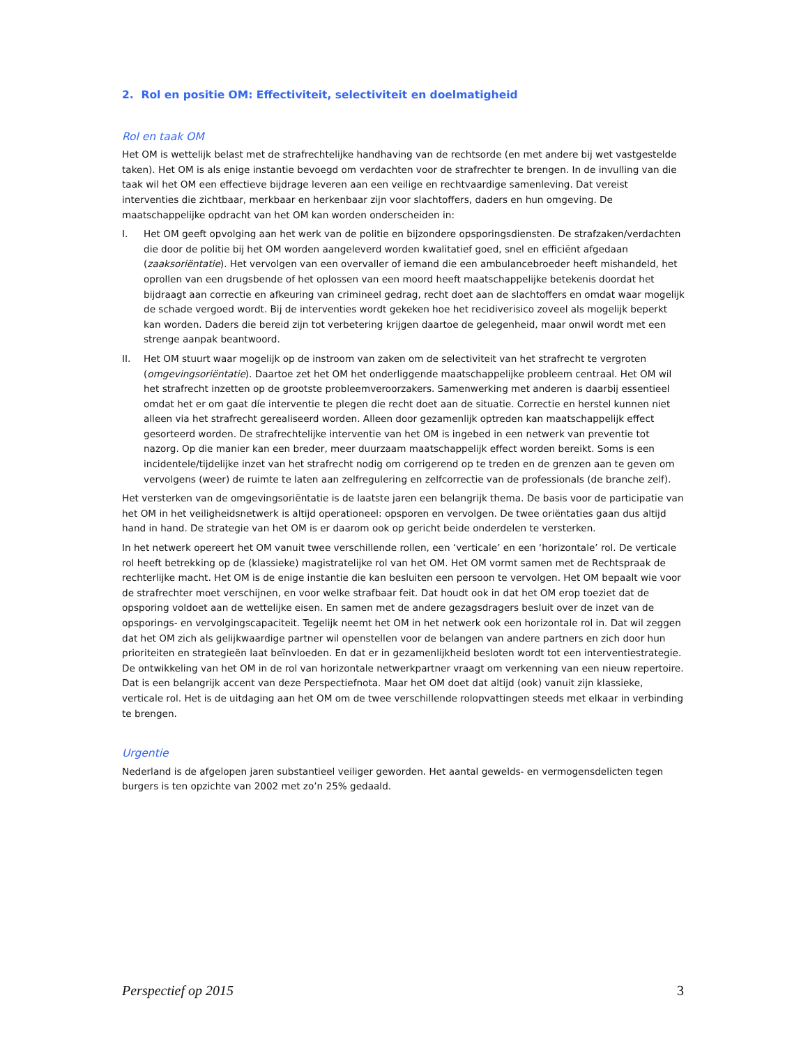2. Rol en positie OM: Effectiviteit, selectiviteit en doelmatigheid
Rol en taak OM
Het OM is wettelijk belast met de strafrechtelijke handhaving van de rechtsorde (en met andere bij wet vastgestelde taken). Het OM is als enige instantie bevoegd om verdachten voor de strafrechter te brengen. In de invulling van die taak wil het OM een effectieve bijdrage leveren aan een veilige en rechtvaardige samenleving. Dat vereist interventies die zichtbaar, merkbaar en herkenbaar zijn voor slachtoffers, daders en hun omgeving. De maatschappelijke opdracht van het OM kan worden onderscheiden in:
I. Het OM geeft opvolging aan het werk van de politie en bijzondere opsporingsdiensten. De strafzaken/verdachten die door de politie bij het OM worden aangeleverd worden kwalitatief goed, snel en efficiënt afgedaan (zaaksoriëntatie). Het vervolgen van een overvaller of iemand die een ambulancebroeder heeft mishandeld, het oprollen van een drugsbende of het oplossen van een moord heeft maatschappelijke betekenis doordat het bijdraagt aan correctie en afkeuring van crimineel gedrag, recht doet aan de slachtoffers en omdat waar mogelijk de schade vergoed wordt. Bij de interventies wordt gekeken hoe het recidiverisico zoveel als mogelijk beperkt kan worden. Daders die bereid zijn tot verbetering krijgen daartoe de gelegenheid, maar onwil wordt met een strenge aanpak beantwoord.
II. Het OM stuurt waar mogelijk op de instroom van zaken om de selectiviteit van het strafrecht te vergroten (omgevingsoriëntatie). Daartoe zet het OM het onderliggende maatschappelijke probleem centraal. Het OM wil het strafrecht inzetten op de grootste probleemveroorzakers. Samenwerking met anderen is daarbij essentieel omdat het er om gaat díe interventie te plegen die recht doet aan de situatie. Correctie en herstel kunnen niet alleen via het strafrecht gerealiseerd worden. Alleen door gezamenlijk optreden kan maatschappelijk effect gesorteerd worden. De strafrechtelijke interventie van het OM is ingebed in een netwerk van preventie tot nazorg. Op die manier kan een breder, meer duurzaam maatschappelijk effect worden bereikt. Soms is een incidentele/tijdelijke inzet van het strafrecht nodig om corrigerend op te treden en de grenzen aan te geven om vervolgens (weer) de ruimte te laten aan zelfregulering en zelfcorrectie van de professionals (de branche zelf).
Het versterken van de omgevingsoriëntatie is de laatste jaren een belangrijk thema. De basis voor de participatie van het OM in het veiligheidsnetwerk is altijd operationeel: opsporen en vervolgen. De twee oriëntaties gaan dus altijd hand in hand. De strategie van het OM is er daarom ook op gericht beide onderdelen te versterken.
In het netwerk opereert het OM vanuit twee verschillende rollen, een ‘verticale’ en een ‘horizontale’ rol. De verticale rol heeft betrekking op de (klassieke) magistratelijke rol van het OM. Het OM vormt samen met de Rechtspraak de rechterlijke macht. Het OM is de enige instantie die kan besluiten een persoon te vervolgen. Het OM bepaalt wie voor de strafrechter moet verschijnen, en voor welke strafbaar feit. Dat houdt ook in dat het OM erop toeziet dat de opsporing voldoet aan de wettelijke eisen. En samen met de andere gezagsdragers besluit over de inzet van de opsporings- en vervolgingscapaciteit. Tegelijk neemt het OM in het netwerk ook een horizontale rol in. Dat wil zeggen dat het OM zich als gelijkwaardige partner wil openstellen voor de belangen van andere partners en zich door hun prioriteiten en strategieën laat beïnvloeden. En dat er in gezamenlijkheid besloten wordt tot een interventiestrategie. De ontwikkeling van het OM in de rol van horizontale netwerkpartner vraagt om verkenning van een nieuw repertoire. Dat is een belangrijk accent van deze Perspectiefnota. Maar het OM doet dat altijd (ook) vanuit zijn klassieke, verticale rol. Het is de uitdaging aan het OM om de twee verschillende rolopvattingen steeds met elkaar in verbinding te brengen.
Urgentie
Nederland is de afgelopen jaren substantieel veiliger geworden. Het aantal gewelds- en vermogensdelicten tegen burgers is ten opzichte van 2002 met zo’n 25% gedaald.
Perspectief op 2015 3